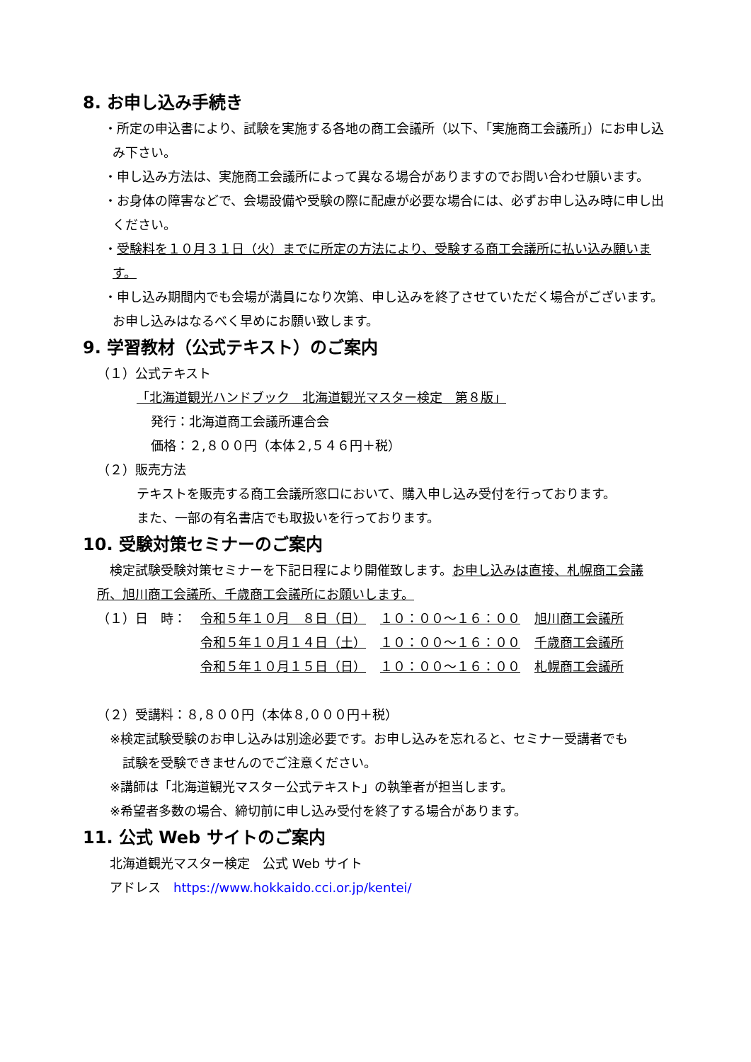8. お申し込み手続き
・所定の申込書により、試験を実施する各地の商工会議所（以下、「実施商工会議所」）にお申し込み下さい。
・申し込み方法は、実施商工会議所によって異なる場合がありますのでお問い合わせ願います。
・お身体の障害などで、会場設備や受験の際に配慮が必要な場合には、必ずお申し込み時に申し出ください。
・受験料を１０月３１日（火）までに所定の方法により、受験する商工会議所に払い込み願います。
・申し込み期間内でも会場が満員になり次第、申し込みを終了させていただく場合がございます。お申し込みはなるべく早めにお願い致します。
9. 学習教材（公式テキスト）のご案内
（１）公式テキスト
「北海道観光ハンドブック　北海道観光マスター検定　第８版」
発行：北海道商工会議所連合会
価格：２,８００円（本体２,５４６円＋税）
（２）販売方法
テキストを販売する商工会議所窓口において、購入申し込み受付を行っております。
また、一部の有名書店でも取扱いを行っております。
10. 受験対策セミナーのご案内
　検定試験受験対策セミナーを下記日程により開催致します。お申し込みは直接、札幌商工会議所、旭川商工会議所、千歳商工会議所にお願いします。
| （１）日 時： | 令和５年１０月 ８日（日） | １０：００～１６：００ | 旭川商工会議所 |
| | 令和５年１０月１４日（土） | １０：００～１６：００ | 千歳商工会議所 |
| | 令和５年１０月１５日（日） | １０：００～１６：００ | 札幌商工会議所 |
（２）受講料：８,８００円（本体８,０００円＋税）
※検定試験受験のお申し込みは別途必要です。お申し込みを忘れると、セミナー受講者でも
　試験を受験できませんのでご注意ください。
※講師は「北海道観光マスター公式テキスト」の執筆者が担当します。
※希望者多数の場合、締切前に申し込み受付を終了する場合があります。
11. 公式 Web サイトのご案内
北海道観光マスター検定　公式 Web サイト
アドレス　https://www.hokkaido.cci.or.jp/kentei/